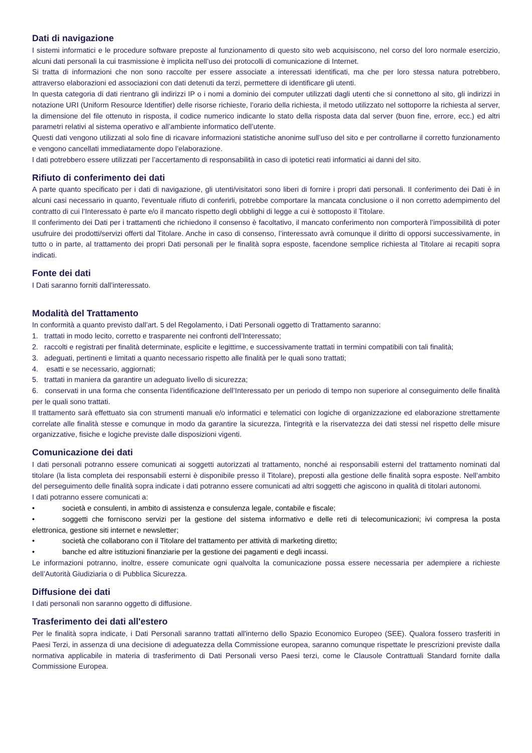Dati di navigazione
I sistemi informatici e le procedure software preposte al funzionamento di questo sito web acquisiscono, nel corso del loro normale esercizio, alcuni dati personali la cui trasmissione è implicita nell’uso dei protocolli di comunicazione di Internet.
Si tratta di informazioni che non sono raccolte per essere associate a interessati identificati, ma che per loro stessa natura potrebbero, attraverso elaborazioni ed associazioni con dati detenuti da terzi, permettere di identificare gli utenti.
In questa categoria di dati rientrano gli indirizzi IP o i nomi a dominio dei computer utilizzati dagli utenti che si connettono al sito, gli indirizzi in notazione URI (Uniform Resource Identifier) delle risorse richieste, l’orario della richiesta, il metodo utilizzato nel sottoporre la richiesta al server, la dimensione del file ottenuto in risposta, il codice numerico indicante lo stato della risposta data dal server (buon fine, errore, ecc.) ed altri parametri relativi al sistema operativo e all’ambiente informatico dell’utente.
Questi dati vengono utilizzati al solo fine di ricavare informazioni statistiche anonime sull’uso del sito e per controllarne il corretto funzionamento e vengono cancellati immediatamente dopo l’elaborazione.
I dati potrebbero essere utilizzati per l’accertamento di responsabilità in caso di ipotetici reati informatici ai danni del sito.
Rifiuto di conferimento dei dati
A parte quanto specificato per i dati di navigazione, gli utenti/visitatori sono liberi di fornire i propri dati personali. Il conferimento dei Dati è in alcuni casi necessario in quanto, l'eventuale rifiuto di conferirli, potrebbe comportare la mancata conclusione o il non corretto adempimento del contratto di cui l’Interessato è parte e/o il mancato rispetto degli obblighi di legge a cui è sottoposto il Titolare.
Il conferimento dei Dati per i trattamenti che richiedono il consenso è facoltativo, il mancato conferimento non comporterà l’impossibilità di poter usufruire dei prodotti/servizi offerti dal Titolare. Anche in caso di consenso, l’interessato avrà comunque il diritto di opporsi successivamente, in tutto o in parte, al trattamento dei propri Dati personali per le finalità sopra esposte, facendone semplice richiesta al Titolare ai recapiti sopra indicati.
Fonte dei dati
I Dati saranno forniti dall’interessato.
Modalità del Trattamento
In conformità a quanto previsto dall’art. 5 del Regolamento, i Dati Personali oggetto di Trattamento saranno:
1. trattati in modo lecito, corretto e trasparente nei confronti dell’Interessato;
2. raccolti e registrati per finalità determinate, esplicite e legittime, e successivamente trattati in termini compatibili con tali finalità;
3. adeguati, pertinenti e limitati a quanto necessario rispetto alle finalità per le quali sono trattati;
4. esatti e se necessario, aggiornati;
5. trattati in maniera da garantire un adeguato livello di sicurezza;
6. conservati in una forma che consenta l’identificazione dell’Interessato per un periodo di tempo non superiore al conseguimento delle finalità per le quali sono trattati.
Il trattamento sarà effettuato sia con strumenti manuali e/o informatici e telematici con logiche di organizzazione ed elaborazione strettamente correlate alle finalità stesse e comunque in modo da garantire la sicurezza, l'integrità e la riservatezza dei dati stessi nel rispetto delle misure organizzative, fisiche e logiche previste dalle disposizioni vigenti.
Comunicazione dei dati
I dati personali potranno essere comunicati ai soggetti autorizzati al trattamento, nonché ai responsabili esterni del trattamento nominati dal titolare (la lista completa dei responsabili esterni è disponibile presso il Titolare), preposti alla gestione delle finalità sopra esposte. Nell’ambito del perseguimento delle finalità sopra indicate i dati potranno essere comunicati ad altri soggetti che agiscono in qualità di titolari autonomi.
I dati potranno essere comunicati a:
• società e consulenti, in ambito di assistenza e consulenza legale, contabile e fiscale;
• soggetti che forniscono servizi per la gestione del sistema informativo e delle reti di telecomunicazioni; ivi compresa la posta elettronica, gestione siti internet e newsletter;
• società che collaborano con il Titolare del trattamento per attività di marketing diretto;
• banche ed altre istituzioni finanziarie per la gestione dei pagamenti e degli incassi.
Le informazioni potranno, inoltre, essere comunicate ogni qualvolta la comunicazione possa essere necessaria per adempiere a richieste dell’Autorità Giudiziaria o di Pubblica Sicurezza.
Diffusione dei dati
I dati personali non saranno oggetto di diffusione.
Trasferimento dei dati all'estero
Per le finalità sopra indicate, i Dati Personali saranno trattati all'interno dello Spazio Economico Europeo (SEE). Qualora fossero trasferiti in Paesi Terzi, in assenza di una decisione di adeguatezza della Commissione europea, saranno comunque rispettate le prescrizioni previste dalla normativa applicabile in materia di trasferimento di Dati Personali verso Paesi terzi, come le Clausole Contrattuali Standard fornite dalla Commissione Europea.